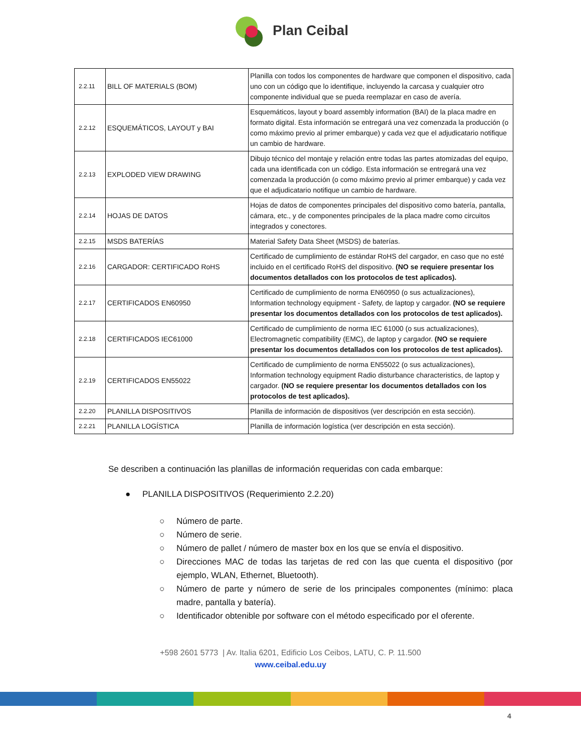Plan Ceibal
| 2.2.11 | BILL OF MATERIALS (BOM) | Planilla con todos los componentes de hardware que componen el dispositivo, cada uno con un código que lo identifique, incluyendo la carcasa y cualquier otro componente individual que se pueda reemplazar en caso de avería. |
| 2.2.12 | ESQUEMÁTICOS, LAYOUT y BAI | Esquemáticos, layout y board assembly information (BAI) de la placa madre en formato digital. Esta información se entregará una vez comenzada la producción (o como máximo previo al primer embarque) y cada vez que el adjudicatario notifique un cambio de hardware. |
| 2.2.13 | EXPLODED VIEW DRAWING | Dibujo técnico del montaje y relación entre todas las partes atomizadas del equipo, cada una identificada con un código. Esta información se entregará una vez comenzada la producción (o como máximo previo al primer embarque) y cada vez que el adjudicatario notifique un cambio de hardware. |
| 2.2.14 | HOJAS DE DATOS | Hojas de datos de componentes principales del dispositivo como batería, pantalla, cámara, etc., y de componentes principales de la placa madre como circuitos integrados y conectores. |
| 2.2.15 | MSDS BATERÍAS | Material Safety Data Sheet (MSDS) de baterías. |
| 2.2.16 | CARGADOR: CERTIFICADO RoHS | Certificado de cumplimiento de estándar RoHS del cargador, en caso que no esté incluido en el certificado RoHS del dispositivo. (NO se requiere presentar los documentos detallados con los protocolos de test aplicados). |
| 2.2.17 | CERTIFICADOS EN60950 | Certificado de cumplimiento de norma EN60950 (o sus actualizaciones), Information technology equipment - Safety, de laptop y cargador. (NO se requiere presentar los documentos detallados con los protocolos de test aplicados). |
| 2.2.18 | CERTIFICADOS IEC61000 | Certificado de cumplimiento de norma IEC 61000 (o sus actualizaciones), Electromagnetic compatibility (EMC), de laptop y cargador. (NO se requiere presentar los documentos detallados con los protocolos de test aplicados). |
| 2.2.19 | CERTIFICADOS EN55022 | Certificado de cumplimiento de norma EN55022 (o sus actualizaciones), Information technology equipment Radio disturbance characteristics, de laptop y cargador. (NO se requiere presentar los documentos detallados con los protocolos de test aplicados). |
| 2.2.20 | PLANILLA DISPOSITIVOS | Planilla de información de dispositivos (ver descripción en esta sección). |
| 2.2.21 | PLANILLA LOGÍSTICA | Planilla de información logística (ver descripción en esta sección). |
Se describen a continuación las planillas de información requeridas con cada embarque:
● PLANILLA DISPOSITIVOS (Requerimiento 2.2.20)
○ Número de parte.
○ Número de serie.
○ Número de pallet / número de master box en los que se envía el dispositivo.
○ Direcciones MAC de todas las tarjetas de red con las que cuenta el dispositivo (por ejemplo, WLAN, Ethernet, Bluetooth).
○ Número de parte y número de serie de los principales componentes (mínimo: placa madre, pantalla y batería).
○ Identificador obtenible por software con el método especificado por el oferente.
+598 2601 5773 | Av. Italia 6201, Edificio Los Ceibos, LATU, C. P. 11.500
www.ceibal.edu.uy
4